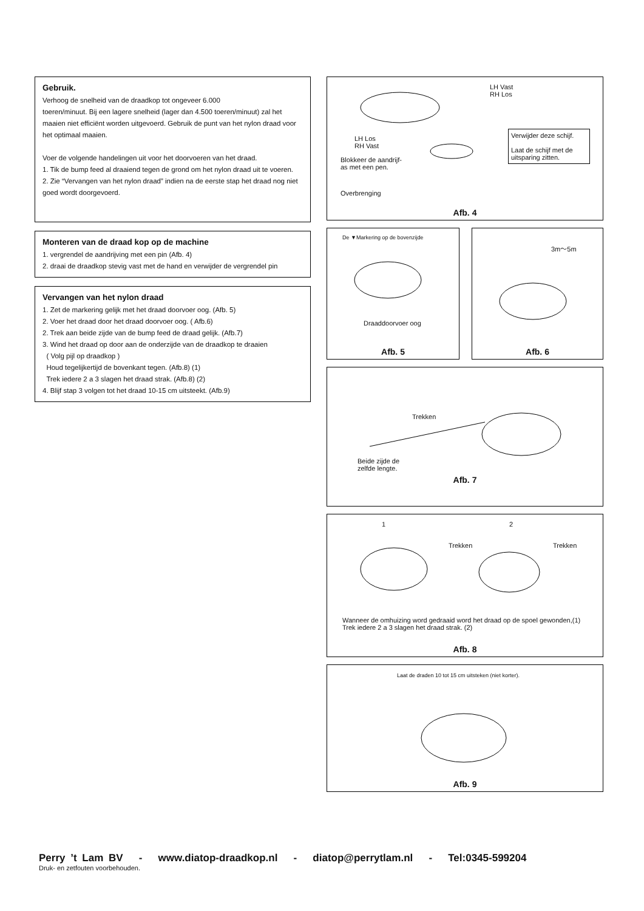Gebruik.
Verhoog de snelheid van de draadkop tot ongeveer 6.000
toeren/minuut. Bij een lagere snelheid (lager dan 4.500 toeren/minuut) zal het maaien niet efficiënt worden uitgevoerd. Gebruik de punt van het nylon draad voor het optimaal maaien.
Voer de volgende handelingen uit voor het doorvoeren van het draad.
1. Tik de bump feed al draaiend tegen de grond om het nylon draad uit te voeren.
2. Zie “Vervangen van het nylon draad” indien na de eerste stap het draad nog niet goed wordt doorgevoerd.
Monteren van de draad kop op de machine
1. vergrendel de aandrijving met een pin (Afb. 4)
2. draai de draadkop stevig vast met de hand en verwijder de vergrendel pin
Vervangen van het nylon draad
1. Zet de markering gelijk met het draad doorvoer oog. (Afb. 5)
2. Voer het draad door het draad doorvoer oog. ( Afb.6)
2. Trek aan beide zijde van de bump feed de draad gelijk. (Afb.7)
3. Wind het draad op door aan de onderzijde van de draadkop te draaien
( Volg pijl op draadkop )
Houd tegelijkertijd de bovenkant tegen. (Afb.8) (1)
Trek iedere 2 a 3 slagen het draad strak. (Afb.8) (2)
4. Blijf stap 3 volgen tot het draad 10-15 cm uitsteekt. (Afb.9)
LH Vast
RH Los
LH Los
RH Vast
Blokkeer de aandrijf-
as met een pen.
Overbrenging
Verwijder deze schijf.
Laat de schijf met de uitsparing zitten.
Afb. 4
De ▼Markering op de bovenzijde
Draaddoorvoer oog
Afb. 5
3m〜5m
Afb. 6
Trekken
Beide zijde de
zelfde lengte.
Afb. 7
1 2
Trekken Trekken
Wanneer de omhuizing word gedraaid word het draad op de spoel gewonden,(1)
Trek iedere 2 a 3 slagen het draad strak. (2)
Afb. 8
Laat de draden 10 tot 15 cm uitsteken (niet korter).
Afb. 9
Perry ’t Lam BV - www.diatop-draadkop.nl - diatop@perrytlam.nl - Tel:0345-599204
Druk- en zetfouten voorbehouden.